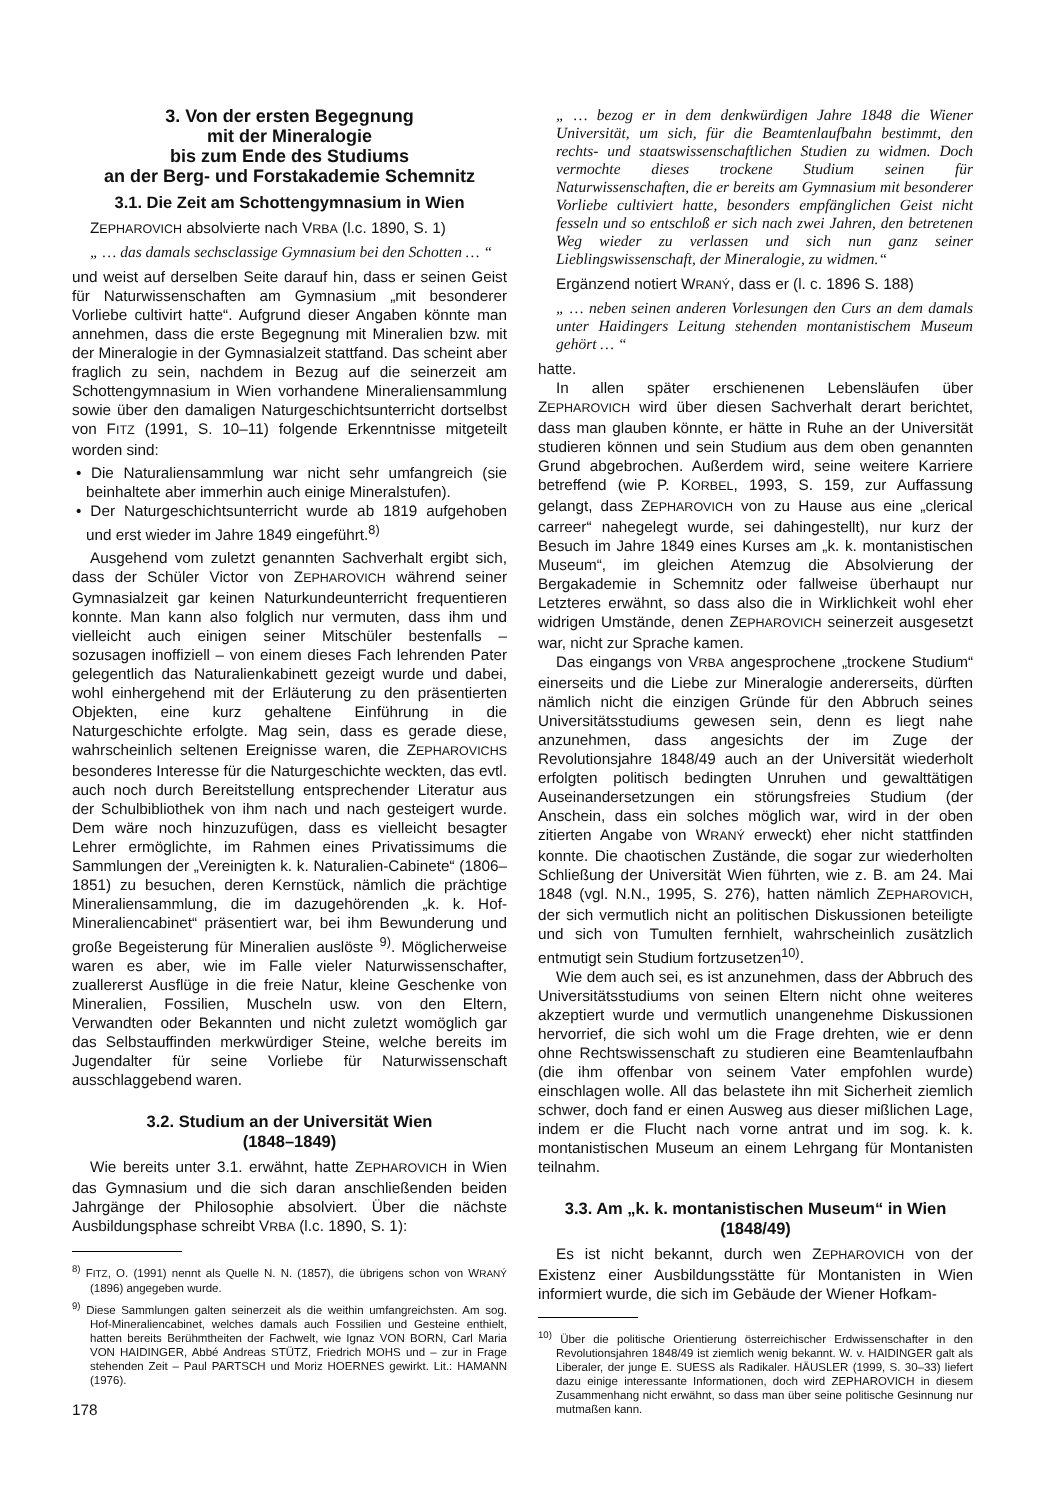3. Von der ersten Begegnung
mit der Mineralogie
bis zum Ende des Studiums
an der Berg- und Forstakademie Schemnitz
3.1. Die Zeit am Schottengymnasium in Wien
ZEPHAROVICH absolvierte nach VRBA (l.c. 1890, S. 1)
„ … das damals sechsclassige Gymnasium bei den Schotten … “
und weist auf derselben Seite darauf hin, dass er seinen Geist für Naturwissenschaften am Gymnasium „mit besonderer Vorliebe cultivirt hatte“. Aufgrund dieser Angaben könnte man annehmen, dass die erste Begegnung mit Mineralien bzw. mit der Mineralogie in der Gymnasialzeit stattfand. Das scheint aber fraglich zu sein, nachdem in Bezug auf die seinerzeit am Schottengymnasium in Wien vorhandene Mineraliensammlung sowie über den damaligen Naturgeschichtsunterricht dortselbst von FITZ (1991, S. 10–11) folgende Erkenntnisse mitgeteilt worden sind:
• Die Naturaliensammlung war nicht sehr umfangreich (sie beinhaltete aber immerhin auch einige Mineralstufen).
• Der Naturgeschichtsunterricht wurde ab 1819 aufgehoben und erst wieder im Jahre 1849 eingeführt.<sup>8)</sup>
Ausgehend vom zuletzt genannten Sachverhalt ergibt sich, dass der Schüler Victor von ZEPHAROVICH während seiner Gymnasialzeit gar keinen Naturkundeunterricht frequentieren konnte. Man kann also folglich nur vermuten, dass ihm und vielleicht auch einigen seiner Mitschüler bestenfalls – sozusagen inoffiziell – von einem dieses Fach lehrenden Pater gelegentlich das Naturalienkabinett gezeigt wurde und dabei, wohl einhergehend mit der Erläuterung zu den präsentierten Objekten, eine kurz gehaltene Einführung in die Naturgeschichte erfolgte. Mag sein, dass es gerade diese, wahrscheinlich seltenen Ereignisse waren, die ZEPHAROVICHS besonderes Interesse für die Naturgeschichte weckten, das evtl. auch noch durch Bereitstellung entsprechender Literatur aus der Schulbibliothek von ihm nach und nach gesteigert wurde. Dem wäre noch hinzuzufügen, dass es vielleicht besagter Lehrer ermöglichte, im Rahmen eines Privatissimums die Sammlungen der „Vereinigten k. k. Naturalien-Cabinete“ (1806–1851) zu besuchen, deren Kernstück, nämlich die prächtige Mineraliensammlung, die im dazugehörenden „k. k. Hof-Mineraliencabinet“ präsentiert war, bei ihm Bewunderung und große Begeisterung für Mineralien auslöste <sup>9)</sup>. Möglicherweise waren es aber, wie im Falle vieler Naturwissenschafter, zuallererst Ausflüge in die freie Natur, kleine Geschenke von Mineralien, Fossilien, Muscheln usw. von den Eltern, Verwandten oder Bekannten und nicht zuletzt womöglich gar das Selbstauffinden merkwürdiger Steine, welche bereits im Jugendalter für seine Vorliebe für Naturwissenschaft ausschlaggebend waren.
3.2. Studium an der Universität Wien
(1848–1849)
Wie bereits unter 3.1. erwähnt, hatte ZEPHAROVICH in Wien das Gymnasium und die sich daran anschließenden beiden Jahrgänge der Philosophie absolviert. Über die nächste Ausbildungsphase schreibt VRBA (l.c. 1890, S. 1):
<sup>8)</sup> FITZ, O. (1991) nennt als Quelle N. N. (1857), die übrigens schon von WRANÝ (1896) angegeben wurde.
<sup>9)</sup> Diese Sammlungen galten seinerzeit als die weithin umfangreichsten. Am sog. Hof-Mineraliencabinet, welches damals auch Fossilien und Gesteine enthielt, hatten bereits Berühmtheiten der Fachwelt, wie Ignaz VON BORN, Carl Maria VON HAIDINGER, Abbé Andreas STÜTZ, Friedrich MOHS und – zur in Frage stehenden Zeit – Paul PARTSCH und Moriz HOERNES gewirkt. Lit.: HAMANN (1976).
„ … bezog er in dem denkwürdigen Jahre 1848 die Wiener Universität, um sich, für die Beamtenlaufbahn bestimmt, den rechts- und staatswissenschaftlichen Studien zu widmen. Doch vermochte dieses trockene Studium seinen für Naturwissenschaften, die er bereits am Gymnasium mit besonderer Vorliebe cultiviert hatte, besonders empfänglichen Geist nicht fesseln und so entschloß er sich nach zwei Jahren, den betretenen Weg wieder zu verlassen und sich nun ganz seiner Lieblingswissenschaft, der Mineralogie, zu widmen.“
Ergänzend notiert WRANÝ, dass er (l. c. 1896 S. 188)
„ … neben seinen anderen Vorlesungen den Curs an dem damals unter Haidingers Leitung stehenden montanistischem Museum gehört … “
hatte.
In allen später erschienenen Lebensläufen über ZEPHAROVICH wird über diesen Sachverhalt derart berichtet, dass man glauben könnte, er hätte in Ruhe an der Universität studieren können und sein Studium aus dem oben genannten Grund abgebrochen. Außerdem wird, seine weitere Karriere betreffend (wie P. KORBEL, 1993, S. 159, zur Auffassung gelangt, dass ZEPHAROVICH von zu Hause aus eine „clerical carreer“ nahegelegt wurde, sei dahingestellt), nur kurz der Besuch im Jahre 1849 eines Kurses am „k. k. montanistischen Museum“, im gleichen Atemzug die Absolvierung der Bergakademie in Schemnitz oder fallweise überhaupt nur Letzteres erwähnt, so dass also die in Wirklichkeit wohl eher widrigen Umstände, denen ZEPHAROVICH seinerzeit ausgesetzt war, nicht zur Sprache kamen.
Das eingangs von VRBA angesprochene „trockene Studium“ einerseits und die Liebe zur Mineralogie andererseits, dürften nämlich nicht die einzigen Gründe für den Abbruch seines Universitätsstudiums gewesen sein, denn es liegt nahe anzunehmen, dass angesichts der im Zuge der Revolutionsjahre 1848/49 auch an der Universität wiederholt erfolgten politisch bedingten Unruhen und gewalttätigen Auseinandersetzungen ein störungsfreies Studium (der Anschein, dass ein solches möglich war, wird in der oben zitierten Angabe von WRANÝ erweckt) eher nicht stattfinden konnte. Die chaotischen Zustände, die sogar zur wiederholten Schließung der Universität Wien führten, wie z. B. am 24. Mai 1848 (vgl. N.N., 1995, S. 276), hatten nämlich ZEPHAROVICH, der sich vermutlich nicht an politischen Diskussionen beteiligte und sich von Tumulten fernhielt, wahrscheinlich zusätzlich entmutigt sein Studium fortzusetzen<sup>10)</sup>.
Wie dem auch sei, es ist anzunehmen, dass der Abbruch des Universitätsstudiums von seinen Eltern nicht ohne weiteres akzeptiert wurde und vermutlich unangenehme Diskussionen hervorrief, die sich wohl um die Frage drehten, wie er denn ohne Rechtswissenschaft zu studieren eine Beamtenlaufbahn (die ihm offenbar von seinem Vater empfohlen wurde) einschlagen wolle. All das belastete ihn mit Sicherheit ziemlich schwer, doch fand er einen Ausweg aus dieser mißlichen Lage, indem er die Flucht nach vorne antrat und im sog. k. k. montanistischen Museum an einem Lehrgang für Montanisten teilnahm.
3.3. Am „k. k. montanistischen Museum“ in Wien
(1848/49)
Es ist nicht bekannt, durch wen ZEPHAROVICH von der Existenz einer Ausbildungsstätte für Montanisten in Wien informiert wurde, die sich im Gebäude der Wiener Hofkam-
<sup>10)</sup> Über die politische Orientierung österreichischer Erdwissenschafter in den Revolutionsjahren 1848/49 ist ziemlich wenig bekannt. W. v. HAIDINGER galt als Liberaler, der junge E. SUESS als Radikaler. HÄUSLER (1999, S. 30–33) liefert dazu einige interessante Informationen, doch wird ZEPHAROVICH in diesem Zusammenhang nicht erwähnt, so dass man über seine politische Gesinnung nur mutmaßen kann.
178